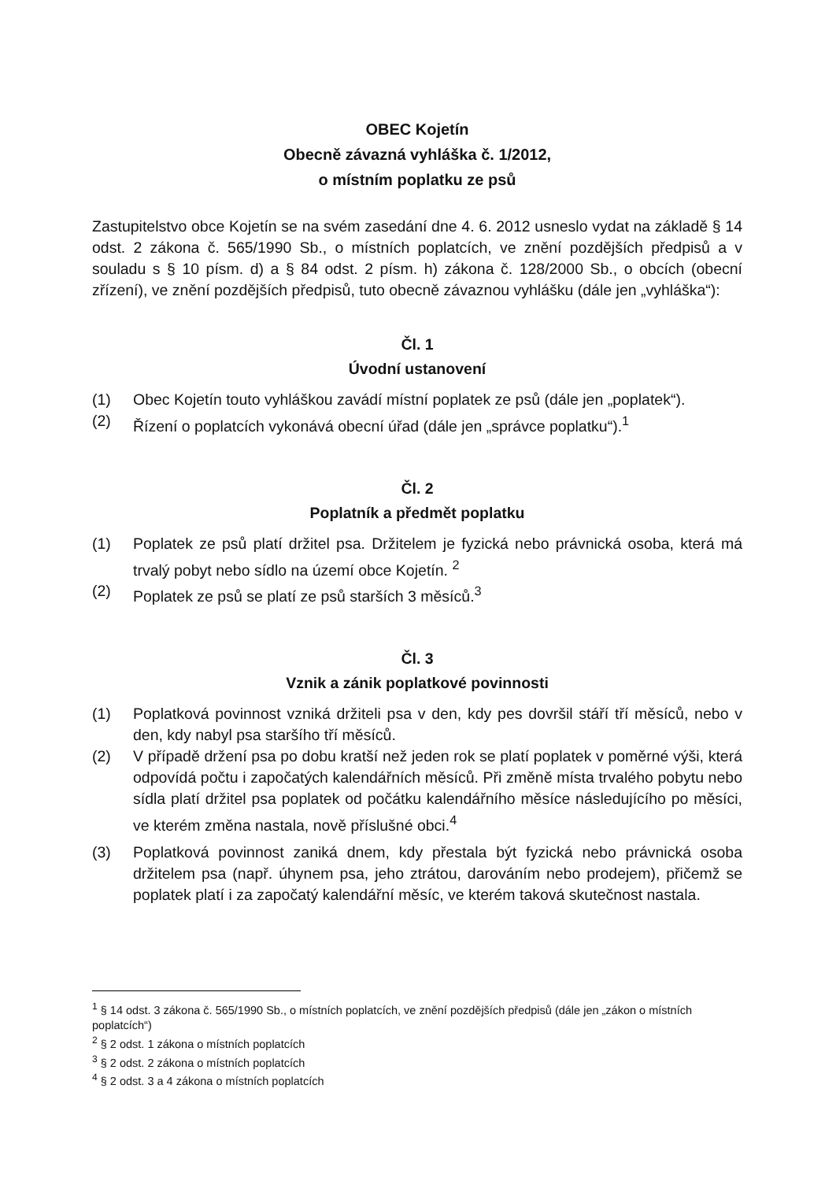OBEC Kojetín
Obecně závazná vyhláška č. 1/2012,
o místním poplatku ze psů
Zastupitelstvo obce Kojetín se na svém zasedání dne 4. 6. 2012 usneslo vydat na základě § 14 odst. 2 zákona č. 565/1990 Sb., o místních poplatcích, ve znění pozdějších předpisů a v souladu s § 10 písm. d) a § 84 odst. 2 písm. h) zákona č. 128/2000 Sb., o obcích (obecní zřízení), ve znění pozdějších předpisů, tuto obecně závaznou vyhlášku (dále jen „vyhláška“):
Čl. 1
Úvodní ustanovení
(1) Obec Kojetín touto vyhláškou zavádí místní poplatek ze psů (dále jen „poplatek“).
(2) Řízení o poplatcích vykonává obecní úřad (dále jen „správce poplatku“).<sup>1</sup>
Čl. 2
Poplatník a předmět poplatku
(1) Poplatek ze psů platí držitel psa. Držitelem je fyzická nebo právnická osoba, která má trvalý pobyt nebo sídlo na území obce Kojetín. <sup>2</sup>
(2) Poplatek ze psů se platí ze psů starších 3 měsíců.<sup>3</sup>
Čl. 3
Vznik a zánik poplatkové povinnosti
(1) Poplatková povinnost vzniká držiteli psa v den, kdy pes dovršil stáří tří měsíců, nebo v den, kdy nabyl psa staršího tří měsíců.
(2) V případě držení psa po dobu kratší než jeden rok se platí poplatek v poměrné výši, která odpovídá počtu i započatých kalendářních měsíců. Při změně místa trvalého pobytu nebo sídla platí držitel psa poplatek od počátku kalendářního měsíce následujícího po měsíci, ve kterém změna nastala, nově příslušné obci.<sup>4</sup>
(3) Poplatková povinnost zaniká dnem, kdy přestala být fyzická nebo právnická osoba držitelem psa (např. úhynem psa, jeho ztrátou, darováním nebo prodejem), přičemž se poplatek platí i za započatý kalendářní měsíc, ve kterém taková skutečnost nastala.
<sup>1</sup> § 14 odst. 3 zákona č. 565/1990 Sb., o místních poplatcích, ve znění pozdějších předpisů (dále jen „zákon o místních poplatcích“)
<sup>2</sup> § 2 odst. 1 zákona o místních poplatcích
<sup>3</sup> § 2 odst. 2 zákona o místních poplatcích
<sup>4</sup> § 2 odst. 3 a 4 zákona o místních poplatcích